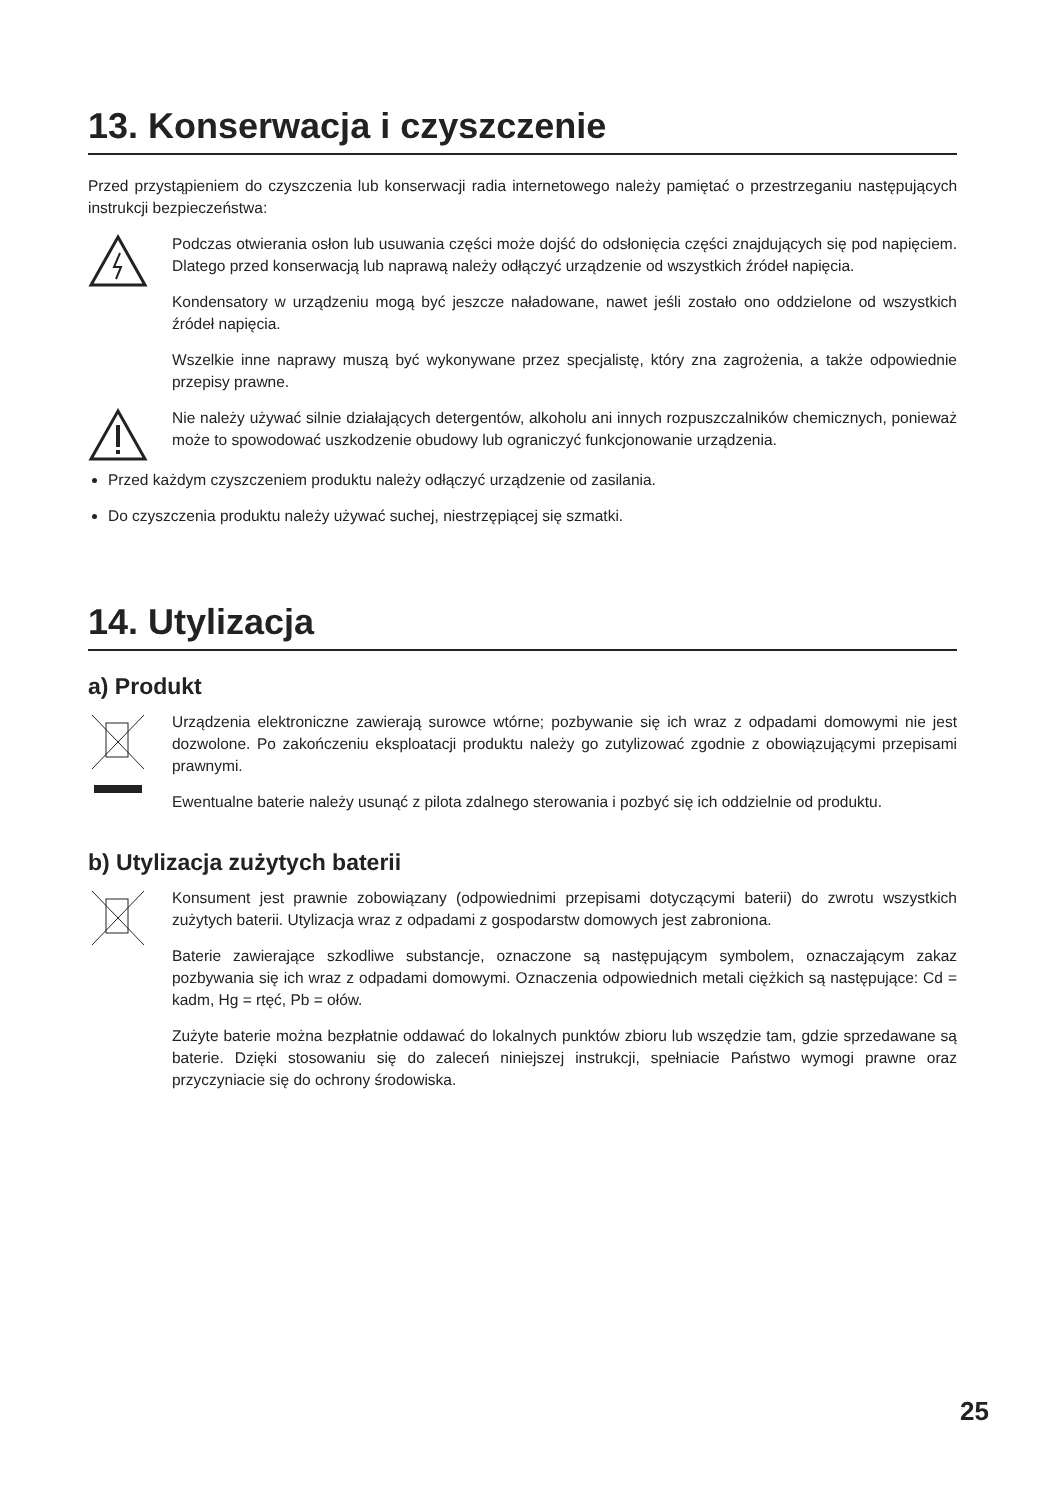13. Konserwacja i czyszczenie
Przed przystąpieniem do czyszczenia lub konserwacji radia internetowego należy pamiętać o przestrzeganiu następujących instrukcji bezpieczeństwa:
Podczas otwierania osłon lub usuwania części może dojść do odsłonięcia części znajdujących się pod napięciem. Dlatego przed konserwacją lub naprawą należy odłączyć urządzenie od wszystkich źródeł napięcia.
Kondensatory w urządzeniu mogą być jeszcze naładowane, nawet jeśli zostało ono oddzielone od wszystkich źródeł napięcia.
Wszelkie inne naprawy muszą być wykonywane przez specjalistę, który zna zagrożenia, a także odpowiednie przepisy prawne.
Nie należy używać silnie działających detergentów, alkoholu ani innych rozpuszczalników chemicznych, ponieważ może to spowodować uszkodzenie obudowy lub ograniczyć funkcjonowanie urządzenia.
Przed każdym czyszczeniem produktu należy odłączyć urządzenie od zasilania.
Do czyszczenia produktu należy używać suchej, niestrzępiącej się szmatki.
14. Utylizacja
a) Produkt
Urządzenia elektroniczne zawierają surowce wtórne; pozbywanie się ich wraz z odpadami domowymi nie jest dozwolone. Po zakończeniu eksploatacji produktu należy go zutylizować zgodnie z obowiązującymi przepisami prawnymi.
Ewentualne baterie należy usunąć z pilota zdalnego sterowania i pozbyć się ich oddzielnie od produktu.
b) Utylizacja zużytych baterii
Konsument jest prawnie zobowiązany (odpowiednimi przepisami dotyczącymi baterii) do zwrotu wszystkich zużytych baterii. Utylizacja wraz z odpadami z gospodarstw domowych jest zabroniona.
Baterie zawierające szkodliwe substancje, oznaczone są następującym symbolem, oznaczającym zakaz pozbywania się ich wraz z odpadami domowymi. Oznaczenia odpowiednich metali ciężkich są następujące: Cd = kadm, Hg = rtęć, Pb = ołów.
Zużyte baterie można bezpłatnie oddawać do lokalnych punktów zbioru lub wszędzie tam, gdzie sprzedawane są baterie. Dzięki stosowaniu się do zaleceń niniejszej instrukcji, spełniacie Państwo wymogi prawne oraz przyczyniacie się do ochrony środowiska.
25